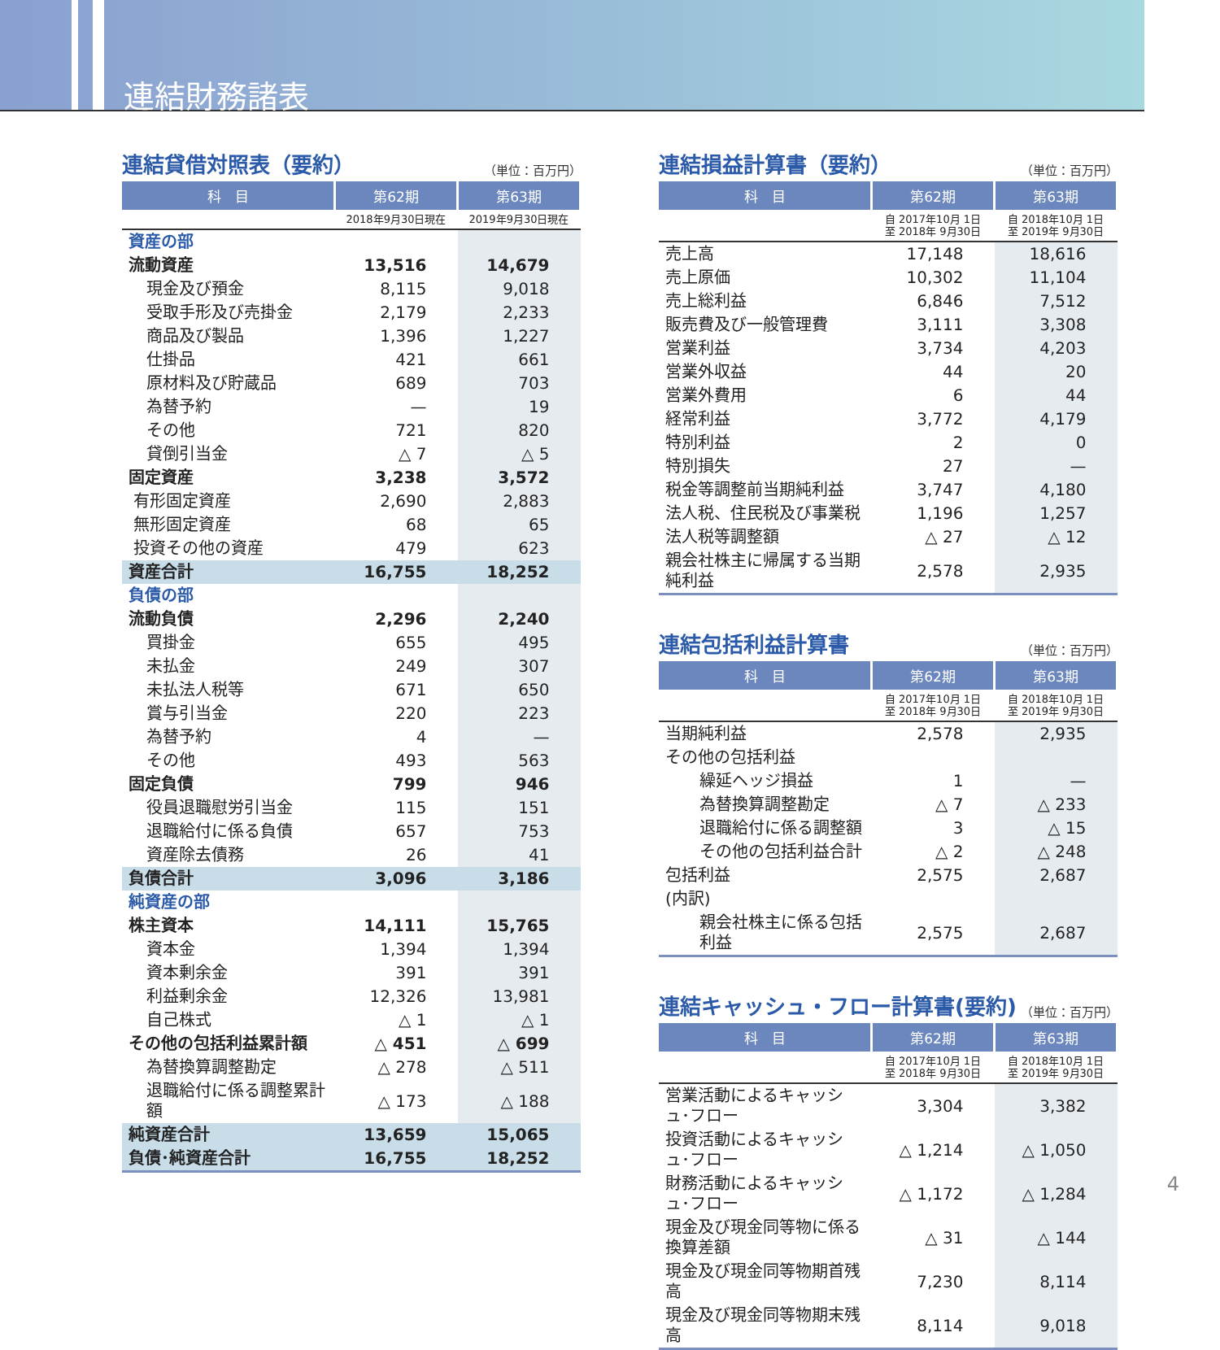連結財務諸表
連結貸借対照表（要約） （単位：百万円）
| 科 目 | 第62期 | 第63期 |
| --- | --- | --- |
| | 2018年9月30日現在 | 2019年9月30日現在 |
| 資産の部 | | |
| 流動資産 | 13,516 | 14,679 |
| 現金及び預金 | 8,115 | 9,018 |
| 受取手形及び売掛金 | 2,179 | 2,233 |
| 商品及び製品 | 1,396 | 1,227 |
| 仕掛品 | 421 | 661 |
| 原材料及び貯蔵品 | 689 | 703 |
| 為替予約 | — | 19 |
| その他 | 721 | 820 |
| 貸倒引当金 | △ 7 | △ 5 |
| 固定資産 | 3,238 | 3,572 |
| 有形固定資産 | 2,690 | 2,883 |
| 無形固定資産 | 68 | 65 |
| 投資その他の資産 | 479 | 623 |
| 資産合計 | 16,755 | 18,252 |
| 負債の部 | | |
| 流動負債 | 2,296 | 2,240 |
| 買掛金 | 655 | 495 |
| 未払金 | 249 | 307 |
| 未払法人税等 | 671 | 650 |
| 賞与引当金 | 220 | 223 |
| 為替予約 | 4 | — |
| その他 | 493 | 563 |
| 固定負債 | 799 | 946 |
| 役員退職慰労引当金 | 115 | 151 |
| 退職給付に係る負債 | 657 | 753 |
| 資産除去債務 | 26 | 41 |
| 負債合計 | 3,096 | 3,186 |
| 純資産の部 | | |
| 株主資本 | 14,111 | 15,765 |
| 資本金 | 1,394 | 1,394 |
| 資本剰余金 | 391 | 391 |
| 利益剰余金 | 12,326 | 13,981 |
| 自己株式 | △ 1 | △ 1 |
| その他の包括利益累計額 | △ 451 | △ 699 |
| 為替換算調整勘定 | △ 278 | △ 511 |
| 退職給付に係る調整累計額 | △ 173 | △ 188 |
| 純資産合計 | 13,659 | 15,065 |
| 負債･純資産合計 | 16,755 | 18,252 |
連結損益計算書（要約） （単位：百万円）
| 科 目 | 第62期 | 第63期 |
| --- | --- | --- |
| | 自 2017年10月 1日 至 2018年 9月30日 | 自 2018年10月 1日 至 2019年 9月30日 |
| 売上高 | 17,148 | 18,616 |
| 売上原価 | 10,302 | 11,104 |
| 売上総利益 | 6,846 | 7,512 |
| 販売費及び一般管理費 | 3,111 | 3,308 |
| 営業利益 | 3,734 | 4,203 |
| 営業外収益 | 44 | 20 |
| 営業外費用 | 6 | 44 |
| 経常利益 | 3,772 | 4,179 |
| 特別利益 | 2 | 0 |
| 特別損失 | 27 | — |
| 税金等調整前当期純利益 | 3,747 | 4,180 |
| 法人税、住民税及び事業税 | 1,196 | 1,257 |
| 法人税等調整額 | △ 27 | △ 12 |
| 親会社株主に帰属する当期純利益 | 2,578 | 2,935 |
連結包括利益計算書 （単位：百万円）
| 科 目 | 第62期 | 第63期 |
| --- | --- | --- |
| | 自 2017年10月 1日 至 2018年 9月30日 | 自 2018年10月 1日 至 2019年 9月30日 |
| 当期純利益 | 2,578 | 2,935 |
| その他の包括利益 | | |
| 繰延ヘッジ損益 | 1 | — |
| 為替換算調整勘定 | △ 7 | △ 233 |
| 退職給付に係る調整額 | 3 | △ 15 |
| その他の包括利益合計 | △ 2 | △ 248 |
| 包括利益 | 2,575 | 2,687 |
| (内訳) | | |
| 親会社株主に係る包括利益 | 2,575 | 2,687 |
連結キャッシュ・フロー計算書(要約) （単位：百万円）
| 科 目 | 第62期 | 第63期 |
| --- | --- | --- |
| | 自 2017年10月 1日 至 2018年 9月30日 | 自 2018年10月 1日 至 2019年 9月30日 |
| 営業活動によるキャッシュ･フロー | 3,304 | 3,382 |
| 投資活動によるキャッシュ･フロー | △ 1,214 | △ 1,050 |
| 財務活動によるキャッシュ･フロー | △ 1,172 | △ 1,284 |
| 現金及び現金同等物に係る換算差額 | △ 31 | △ 144 |
| 現金及び現金同等物期首残高 | 7,230 | 8,114 |
| 現金及び現金同等物期末残高 | 8,114 | 9,018 |
4